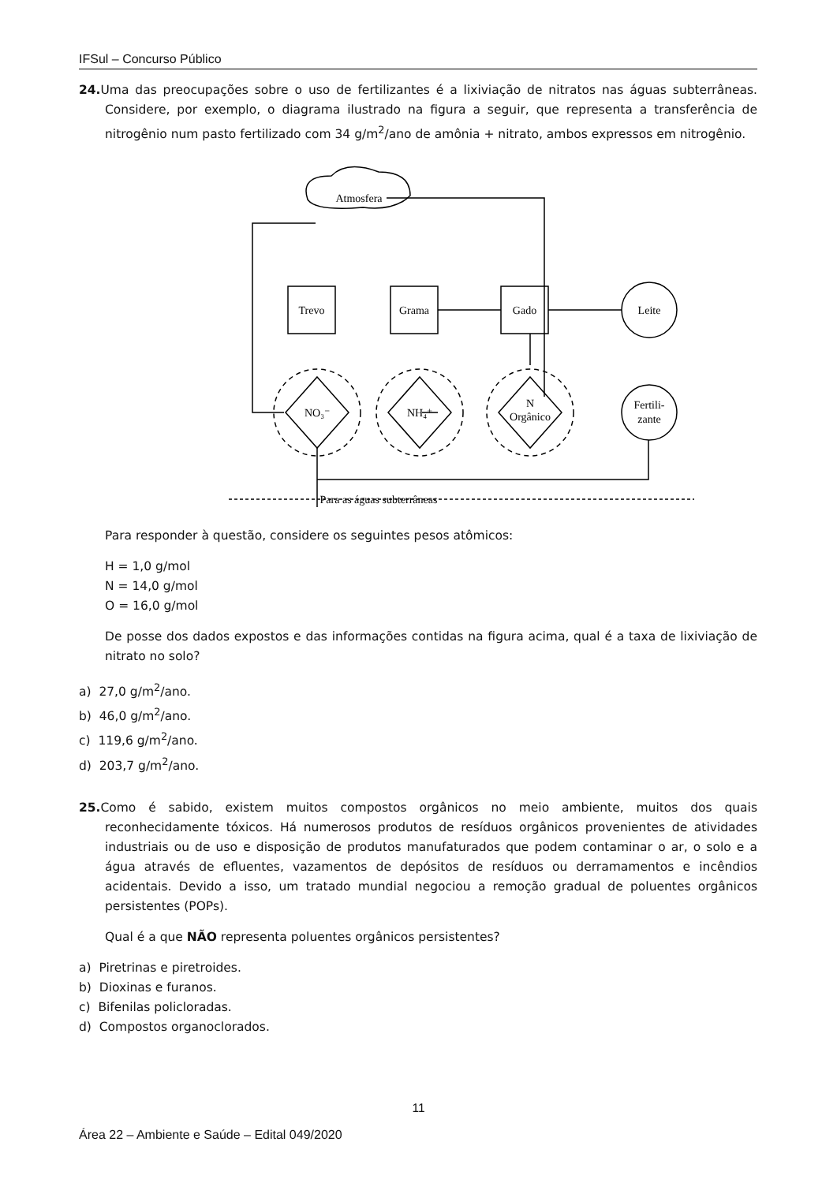IFSul – Concurso Público
24. Uma das preocupações sobre o uso de fertilizantes é a lixiviação de nitratos nas águas subterrâneas. Considere, por exemplo, o diagrama ilustrado na figura a seguir, que representa a transferência de nitrogênio num pasto fertilizado com 34 g/m<sup>2</sup>/ano de amônia + nitrato, ambos expressos em nitrogênio.
Atmosfera
Trevo
Grama
Gado
Leite
Fertili-
zante
NO₃⁻
NH₄⁺
N
Orgânico
Para as águas subterrâneas
Para responder à questão, considere os seguintes pesos atômicos:
H = 1,0 g/mol
N = 14,0 g/mol
O = 16,0 g/mol
De posse dos dados expostos e das informações contidas na figura acima, qual é a taxa de lixiviação de nitrato no solo?
a) 27,0 g/m<sup>2</sup>/ano.
b) 46,0 g/m<sup>2</sup>/ano.
c) 119,6 g/m<sup>2</sup>/ano.
d) 203,7 g/m<sup>2</sup>/ano.
25. Como é sabido, existem muitos compostos orgânicos no meio ambiente, muitos dos quais reconhecidamente tóxicos. Há numerosos produtos de resíduos orgânicos provenientes de atividades industriais ou de uso e disposição de produtos manufaturados que podem contaminar o ar, o solo e a água através de efluentes, vazamentos de depósitos de resíduos ou derramamentos e incêndios acidentais. Devido a isso, um tratado mundial negociou a remoção gradual de poluentes orgânicos persistentes (POPs).
Qual é a que NÃO representa poluentes orgânicos persistentes?
a) Piretrinas e piretroides.
b) Dioxinas e furanos.
c) Bifenilas policloradas.
d) Compostos organoclorados.
11
Área 22 – Ambiente e Saúde – Edital 049/2020